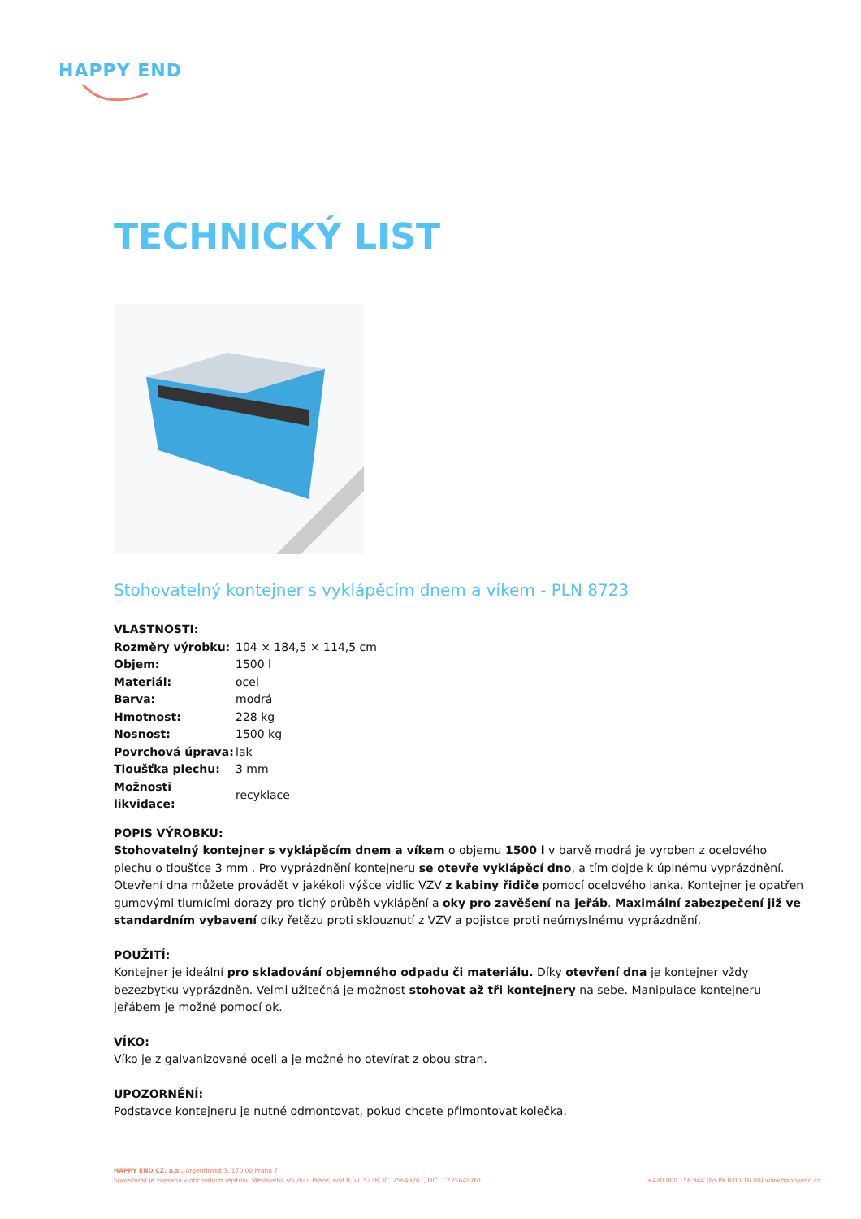HAPPY END
TECHNICKÝ LIST
Stohovatelný kontejner s vyklápěcím dnem a víkem - PLN 8723
VLASTNOSTI:
| Rozměry výrobku: | 104 × 184,5 × 114,5 cm |
| Objem: | 1500 l |
| Materiál: | ocel |
| Barva: | modrá |
| Hmotnost: | 228 kg |
| Nosnost: | 1500 kg |
| Povrchová úprava: | lak |
| Tloušťka plechu: | 3 mm |
| Možnosti likvidace: | recyklace |
POPIS VÝROBKU:
Stohovatelný kontejner s vyklápěcím dnem a víkem o objemu 1500 l v barvě modrá je vyroben z ocelového plechu o tloušťce 3 mm . Pro vyprázdnění kontejneru se otevře vyklápěcí dno, a tím dojde k úplnému vyprázdnění. Otevření dna můžete provádět v jakékoli výšce vidlic VZV z kabiny řidiče pomocí ocelového lanka. Kontejner je opatřen gumovými tlumícími dorazy pro tichý průběh vyklápění a oky pro zavěšení na jeřáb. Maximální zabezpečení již ve standardním vybavení díky řetězu proti sklouznutí z VZV a pojistce proti neúmyslnému vyprázdnění.
POUŽITÍ:
Kontejner je ideální pro skladování objemného odpadu či materiálu. Díky otevření dna je kontejner vždy bezezbytku vyprázdněn. Velmi užitečná je možnost stohovat až tři kontejnery na sebe. Manipulace kontejneru jeřábem je možné pomocí ok.
VÍKO:
Víko je z galvanizované oceli a je možné ho otevírat z obou stran.
UPOZORNĚNÍ:
Podstavce kontejneru je nutné odmontovat, pokud chcete přimontovat kolečka.
HAPPY END CZ, a.s., Argentinská 3, 170 00 Praha 7
Společnost je zapsaná v obchodním rejstříku Městského soudu v Praze, odd.B, vl. 5238, IČ: 25649761, DIČ: CZ25649761 +420 800 156 944 (Po-Pá 8:00-16:00) www.happyend.cz